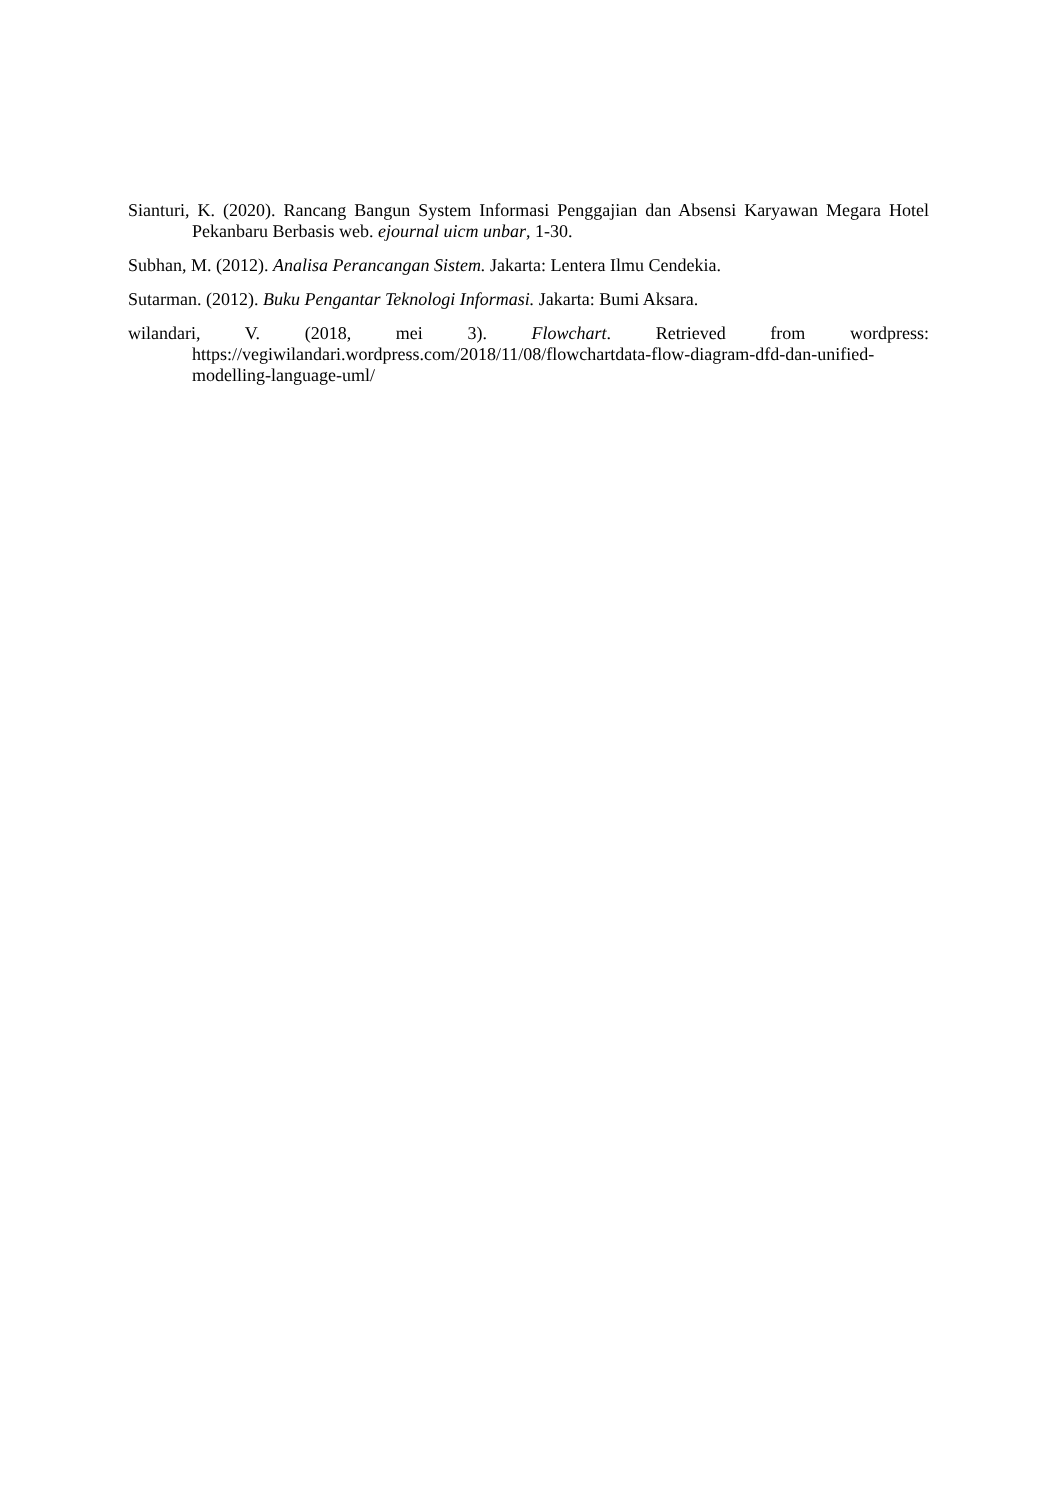Sianturi, K. (2020). Rancang Bangun System Informasi Penggajian dan Absensi Karyawan Megara Hotel Pekanbaru Berbasis web. ejournal uicm unbar, 1-30.
Subhan, M. (2012). Analisa Perancangan Sistem. Jakarta: Lentera Ilmu Cendekia.
Sutarman. (2012). Buku Pengantar Teknologi Informasi. Jakarta: Bumi Aksara.
wilandari, V. (2018, mei 3). Flowchart. Retrieved from wordpress: https://vegiwilandari.wordpress.com/2018/11/08/flowchartdata-flow-diagram-dfd-dan-unified-modelling-language-uml/